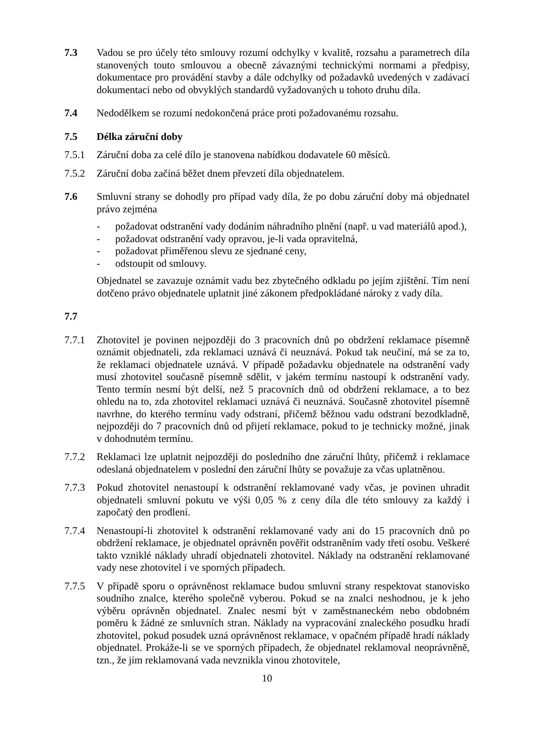7.3 Vadou se pro účely této smlouvy rozumí odchylky v kvalitě, rozsahu a parametrech díla stanovených touto smlouvou a obecně závaznými technickými normami a předpisy, dokumentace pro provádění stavby a dále odchylky od požadavků uvedených v zadávací dokumentaci nebo od obvyklých standardů vyžadovaných u tohoto druhu díla.
7.4 Nedodělkem se rozumí nedokončená práce proti požadovanému rozsahu.
7.5 Délka záruční doby
7.5.1 Záruční doba za celé dílo je stanovena nabídkou dodavatele 60 měsíců.
7.5.2 Záruční doba začíná běžet dnem převzetí díla objednatelem.
7.6 Smluvní strany se dohodly pro případ vady díla, že po dobu záruční doby má objednatel právo zejména
- požadovat odstranění vady dodáním náhradního plnění (např. u vad materiálů apod.),
- požadovat odstranění vady opravou, je-li vada opravitelná,
- požadovat přiměřenou slevu ze sjednané ceny,
- odstoupit od smlouvy.
Objednatel se zavazuje oznámit vadu bez zbytečného odkladu po jejím zjištění. Tím není dotčeno právo objednatele uplatnit jiné zákonem předpokládané nároky z vady díla.
7.7
7.7.1 Zhotovitel je povinen nejpozději do 3 pracovních dnů po obdržení reklamace písemně oznámit objednateli, zda reklamaci uznává či neuznává. Pokud tak neučiní, má se za to, že reklamaci objednatele uznává. V případě požadavku objednatele na odstranění vady musí zhotovitel současně písemně sdělit, v jakém termínu nastoupí k odstranění vady. Tento termín nesmí být delší, než 5 pracovních dnů od obdržení reklamace, a to bez ohledu na to, zda zhotovitel reklamaci uznává či neuznává. Současně zhotovitel písemně navrhne, do kterého termínu vady odstraní, přičemž běžnou vadu odstraní bezodkladně, nejpozději do 7 pracovních dnů od přijetí reklamace, pokud to je technicky možné, jinak v dohodnutém termínu.
7.7.2 Reklamaci lze uplatnit nejpozději do posledního dne záruční lhůty, přičemž i reklamace odeslaná objednatelem v poslední den záruční lhůty se považuje za včas uplatněnou.
7.7.3 Pokud zhotovitel nenastoupí k odstranění reklamované vady včas, je povinen uhradit objednateli smluvní pokutu ve výši 0,05 % z ceny díla dle této smlouvy za každý i započatý den prodlení.
7.7.4 Nenastoupí-li zhotovitel k odstranění reklamované vady ani do 15 pracovních dnů po obdržení reklamace, je objednatel oprávněn pověřit odstraněním vady třetí osobu. Veškeré takto vzniklé náklady uhradí objednateli zhotovitel. Náklady na odstranění reklamované vady nese zhotovitel i ve sporných případech.
7.7.5 V případě sporu o oprávněnost reklamace budou smluvní strany respektovat stanovisko soudního znalce, kterého společně vyberou. Pokud se na znalci neshodnou, je k jeho výběru oprávněn objednatel. Znalec nesmí být v zaměstnaneckém nebo obdobném poměru k žádné ze smluvních stran. Náklady na vypracování znaleckého posudku hradí zhotovitel, pokud posudek uzná oprávněnost reklamace, v opačném případě hradí náklady objednatel. Prokáže-li se ve sporných případech, že objednatel reklamoval neoprávněně, tzn., že jím reklamovaná vada nevznikla vinou zhotovitele,
10